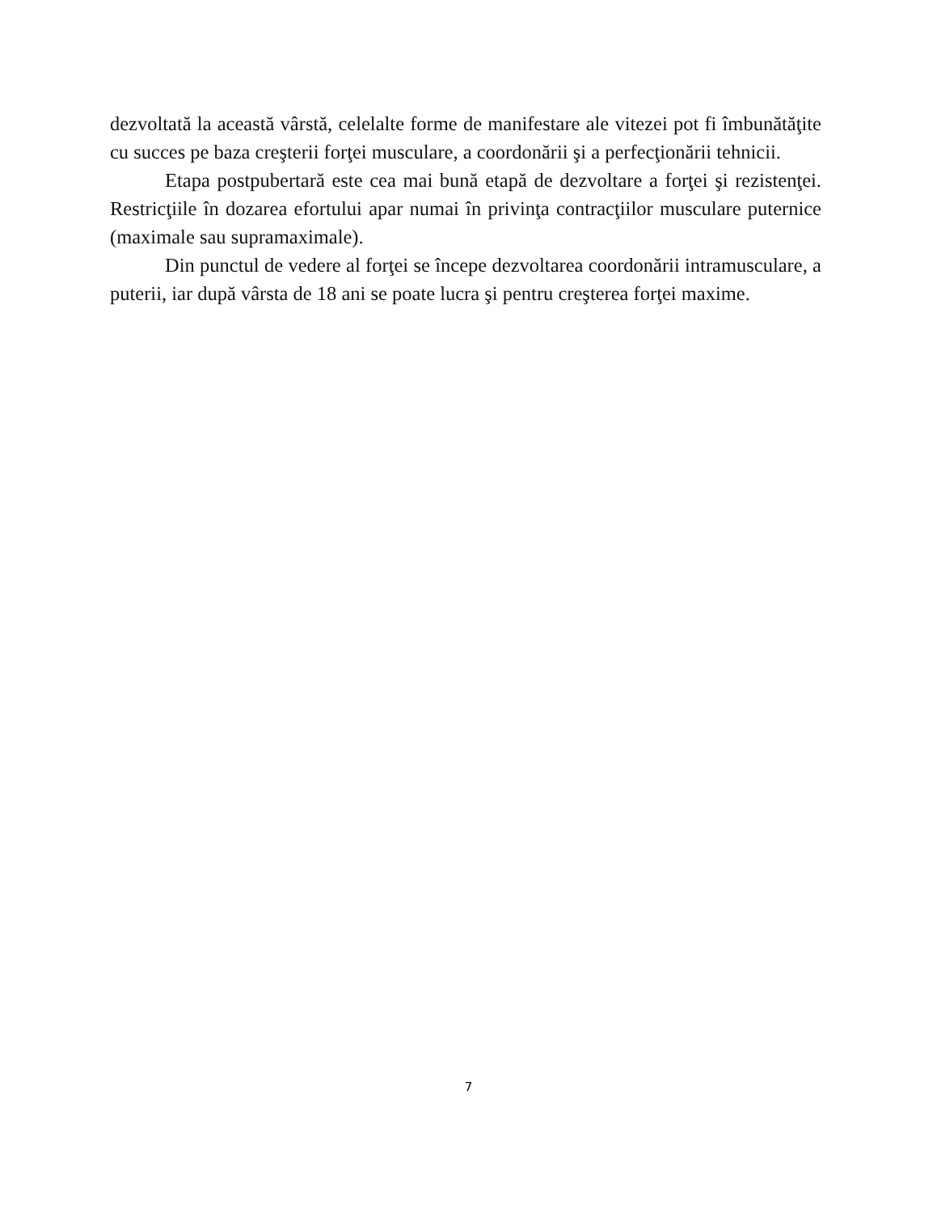dezvoltată la această vârstă, celelalte forme de manifestare ale vitezei pot fi îmbunătăţite cu succes pe baza creşterii forţei musculare, a coordonării şi a perfecţionării tehnicii.
Etapa postpubertară este cea mai bună etapă de dezvoltare a forţei şi rezistenţei. Restricţiile în dozarea efortului apar numai în privinţa contracţiilor musculare puternice (maximale sau supramaximale).
Din punctul de vedere al forţei se începe dezvoltarea coordonării intramusculare, a puterii, iar după vârsta de 18 ani se poate lucra şi pentru creşterea forţei maxime.
7